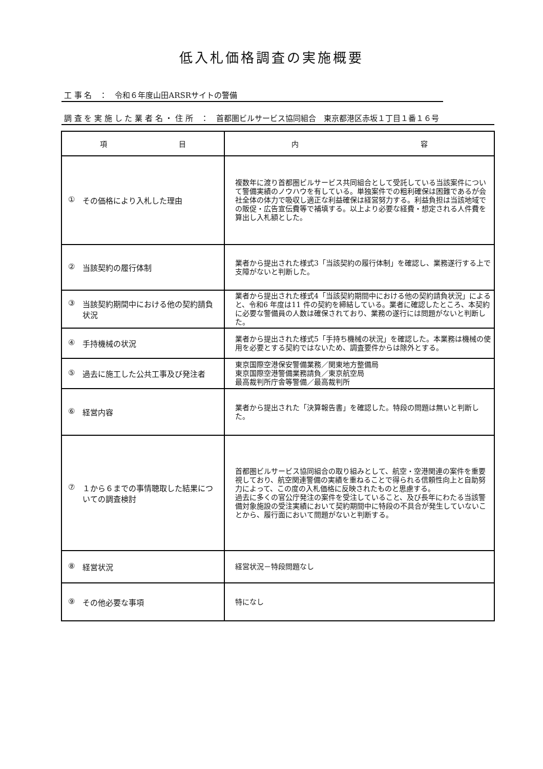低入札価格調査の実施概要
工 事 名　：　令和６年度山田ARSRサイトの警備
調 査 を 実 施 し た 業 者 名 ・ 住 所　：　首都圏ビルサービス協同組合　東京都港区赤坂１丁目１番１６号
| 項 目 | 内 容 |
| --- | --- |
| ① その価格により入札した理由 | 複数年に渡り首都圏ビルサービス共同組合として受託している当該案件について警備実績のノウハウを有している。単独案件での粗利確保は困難であるが会社全体の体力で吸収し適正な利益確保は経営努力する。利益負担は当該地域での販促・広告宣伝費等で補填する。以上より必要な経費・想定される人件費を算出し入札額とした。 |
| ② 当該契約の履行体制 | 業者から提出された様式3「当該契約の履行体制」を確認し、業務遂行する上で支障がないと判断した。 |
| ③ 当該契約期間中における他の契約請負状況 | 業者から提出された様式4「当該契約期間中における他の契約請負状況」によると、令和6 年度は11 件の契約を締結している。業者に確認したところ、本契約に必要な警備員の人数は確保されており、業務の遂行には問題がないと判断した。 |
| ④ 手持機械の状況 | 業者から提出された様式5「手持ち機械の状況」を確認した。本業務は機械の使用を必要とする契約ではないため、調査要件からは除外とする。 |
| ⑤ 過去に施工した公共工事及び発注者 | 東京国際空港保安警備業務／関東地方整備局 東京国際空港警備業務請負／東京航空局 最高裁判所庁舎等警備／最高裁判所 |
| ⑥ 経営内容 | 業者から提出された「決算報告書」を確認した。特段の問題は無いと判断した。 |
| ⑦ １から６までの事情聴取した結果についての調査検討 | 首都圏ビルサービス協同組合の取り組みとして、航空・空港関連の案件を重要視しており、航空関連警備の実績を重ねることで得られる信頼性向上と自助努力によって、この度の入札価格に反映されたものと思慮する。 過去に多くの官公庁発注の案件を受注していること、及び長年にわたる当該警備対象施設の受注実績において契約期間中に特段の不具合が発生していないことから、履行面において問題がないと判断する。 |
| ⑧ 経営状況 | 経営状況－特段問題なし |
| ⑨ その他必要な事項 | 特になし |